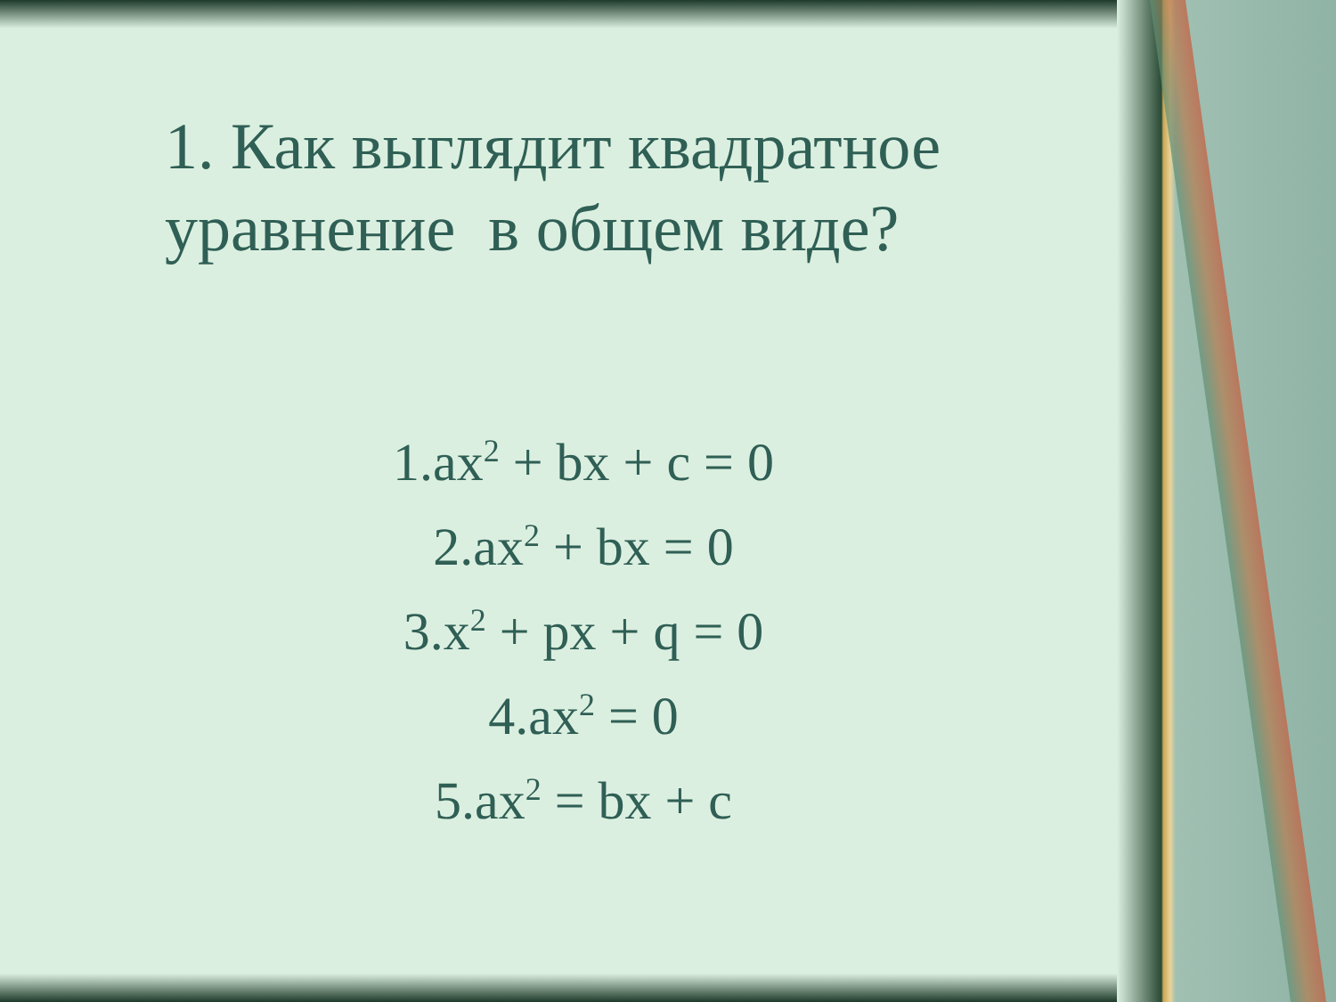1. Как выглядит квадратное уравнение в общем виде?
1.ax<sup>2</sup> + bx + c = 0
2.ax<sup>2</sup> + bx = 0
3.x<sup>2</sup> + px + q = 0
4.ax<sup>2</sup> = 0
5.ax<sup>2</sup> = bx + c